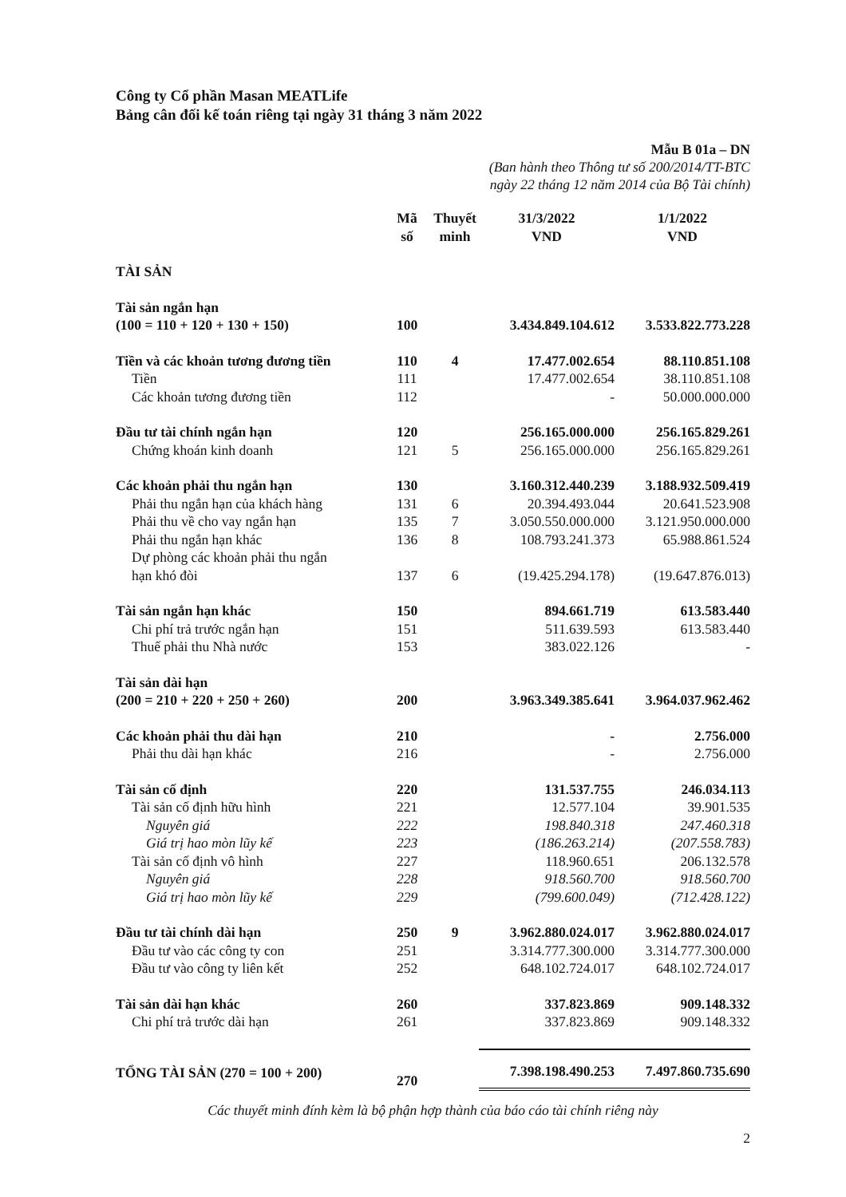Công ty Cổ phần Masan MEATLife
Bảng cân đối kế toán riêng tại ngày 31 tháng 3 năm 2022
Mẫu B 01a – DN
(Ban hành theo Thông tư số 200/2014/TT-BTC
ngày 22 tháng 12 năm 2014 của Bộ Tài chính)
| | Mã số | Thuyết minh | 31/3/2022 VND | 1/1/2022 VND |
| --- | --- | --- | --- | --- |
| TÀI SẢN | | | | |
| Tài sản ngắn hạn (100 = 110 + 120 + 130 + 150) | 100 | | 3.434.849.104.612 | 3.533.822.773.228 |
| Tiền và các khoản tương đương tiền | 110 | 4 | 17.477.002.654 | 88.110.851.108 |
| Tiền | 111 | | 17.477.002.654 | 38.110.851.108 |
| Các khoản tương đương tiền | 112 | | - | 50.000.000.000 |
| Đầu tư tài chính ngắn hạn | 120 | | 256.165.000.000 | 256.165.829.261 |
| Chứng khoán kinh doanh | 121 | 5 | 256.165.000.000 | 256.165.829.261 |
| Các khoản phải thu ngắn hạn | 130 | | 3.160.312.440.239 | 3.188.932.509.419 |
| Phải thu ngắn hạn của khách hàng | 131 | 6 | 20.394.493.044 | 20.641.523.908 |
| Phải thu về cho vay ngắn hạn | 135 | 7 | 3.050.550.000.000 | 3.121.950.000.000 |
| Phải thu ngắn hạn khác | 136 | 8 | 108.793.241.373 | 65.988.861.524 |
| Dự phòng các khoản phải thu ngắn hạn khó đòi | 137 | 6 | (19.425.294.178) | (19.647.876.013) |
| Tài sản ngắn hạn khác | 150 | | 894.661.719 | 613.583.440 |
| Chi phí trả trước ngắn hạn | 151 | | 511.639.593 | 613.583.440 |
| Thuế phải thu Nhà nước | 153 | | 383.022.126 | - |
| Tài sản dài hạn (200 = 210 + 220 + 250 + 260) | 200 | | 3.963.349.385.641 | 3.964.037.962.462 |
| Các khoản phải thu dài hạn | 210 | | - | 2.756.000 |
| Phải thu dài hạn khác | 216 | | - | 2.756.000 |
| Tài sản cố định | 220 | | 131.537.755 | 246.034.113 |
| Tài sản cố định hữu hình | 221 | | 12.577.104 | 39.901.535 |
| Nguyên giá | 222 | | 198.840.318 | 247.460.318 |
| Giá trị hao mòn lũy kế | 223 | | (186.263.214) | (207.558.783) |
| Tài sản cố định vô hình | 227 | | 118.960.651 | 206.132.578 |
| Nguyên giá | 228 | | 918.560.700 | 918.560.700 |
| Giá trị hao mòn lũy kế | 229 | | (799.600.049) | (712.428.122) |
| Đầu tư tài chính dài hạn | 250 | 9 | 3.962.880.024.017 | 3.962.880.024.017 |
| Đầu tư vào các công ty con | 251 | | 3.314.777.300.000 | 3.314.777.300.000 |
| Đầu tư vào công ty liên kết | 252 | | 648.102.724.017 | 648.102.724.017 |
| Tài sản dài hạn khác | 260 | | 337.823.869 | 909.148.332 |
| Chi phí trả trước dài hạn | 261 | | 337.823.869 | 909.148.332 |
| TỔNG TÀI SẢN (270 = 100 + 200) | 270 | | 7.398.198.490.253 | 7.497.860.735.690 |
Các thuyết minh đính kèm là bộ phận hợp thành của báo cáo tài chính riêng này
2